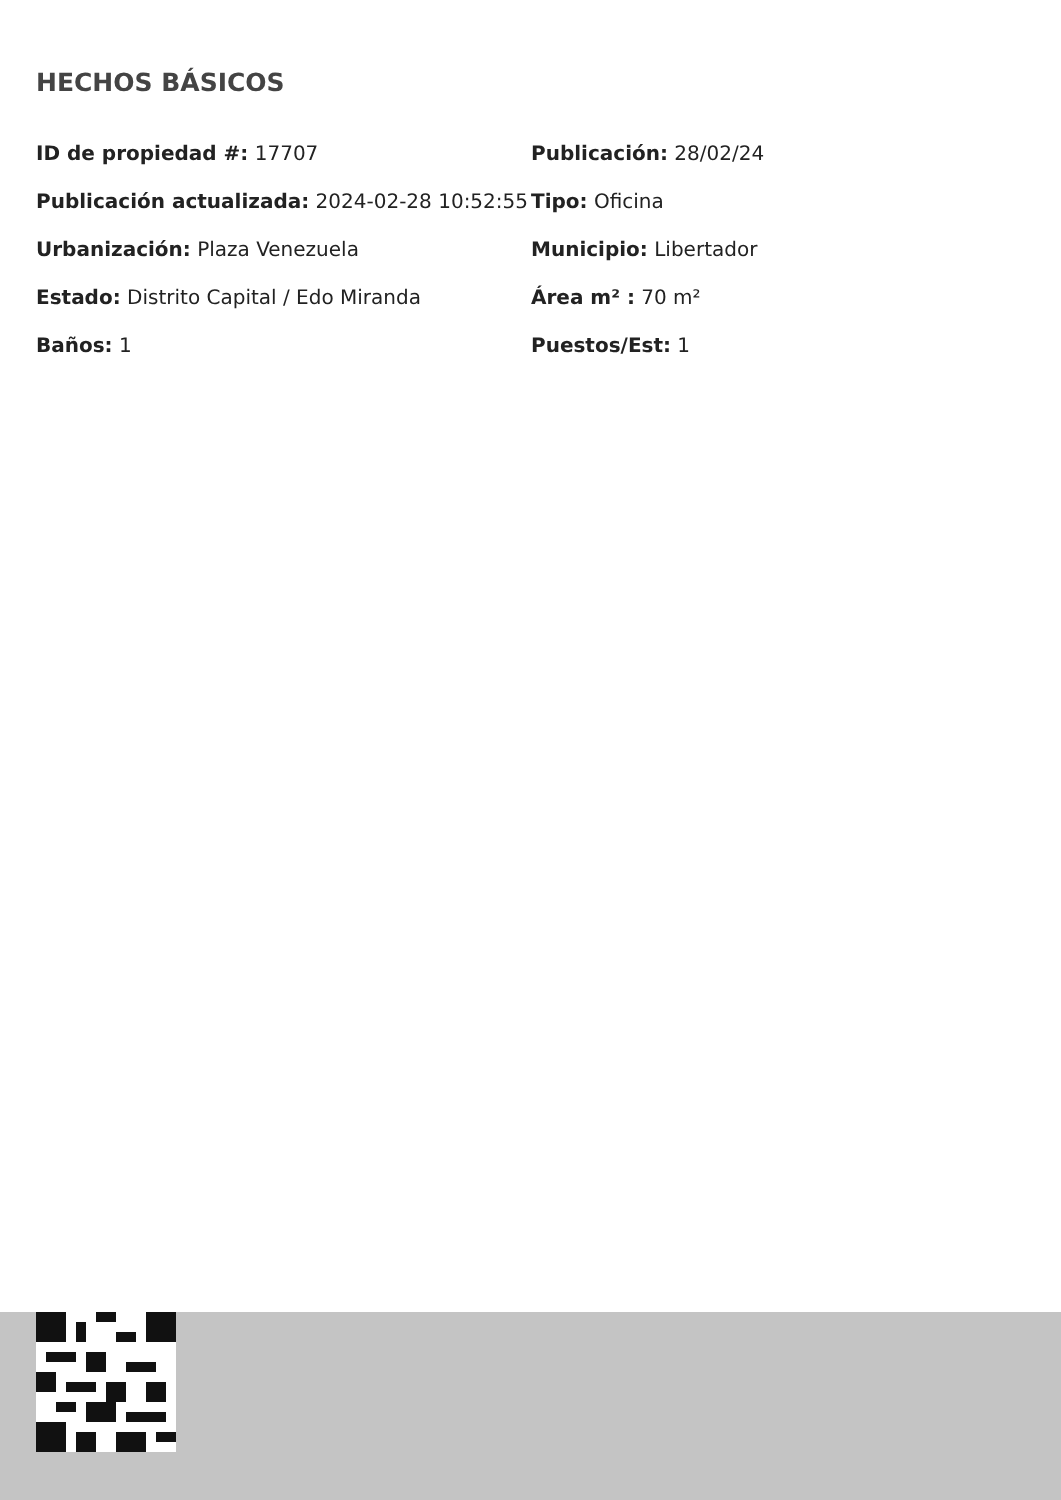HECHOS BÁSICOS
ID de propiedad #: 17707
Publicación: 28/02/24
Publicación actualizada: 2024-02-28 10:52:55
Tipo: Oficina
Urbanización: Plaza Venezuela
Municipio: Libertador
Estado: Distrito Capital / Edo Miranda
Área m² : 70 m²
Baños: 1
Puestos/Est: 1